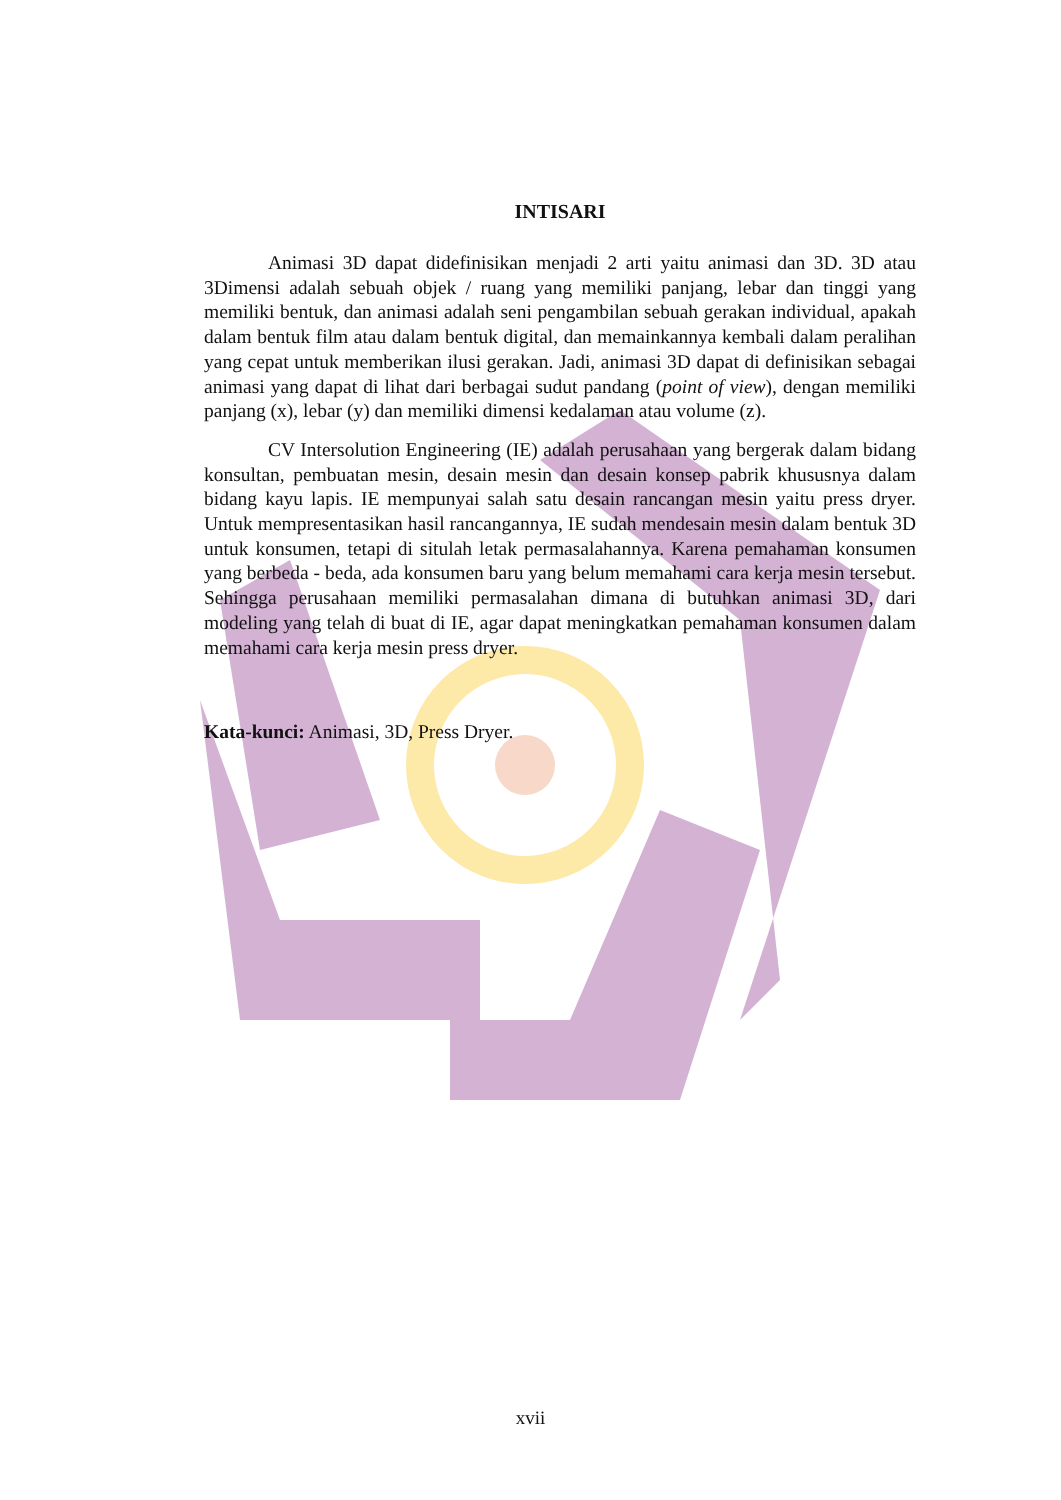INTISARI
Animasi 3D dapat didefinisikan menjadi 2 arti yaitu animasi dan 3D. 3D atau 3Dimensi adalah sebuah objek / ruang yang memiliki panjang, lebar dan tinggi yang memiliki bentuk, dan animasi adalah seni pengambilan sebuah gerakan individual, apakah dalam bentuk film atau dalam bentuk digital, dan memainkannya kembali dalam peralihan yang cepat untuk memberikan ilusi gerakan. Jadi, animasi 3D dapat di definisikan sebagai animasi yang dapat di lihat dari berbagai sudut pandang (point of view), dengan memiliki panjang (x), lebar (y) dan memiliki dimensi kedalaman atau volume (z).
CV Intersolution Engineering (IE) adalah perusahaan yang bergerak dalam bidang konsultan, pembuatan mesin, desain mesin dan desain konsep pabrik khususnya dalam bidang kayu lapis. IE mempunyai salah satu desain rancangan mesin yaitu press dryer. Untuk mempresentasikan hasil rancangannya, IE sudah mendesain mesin dalam bentuk 3D untuk konsumen, tetapi di situlah letak permasalahannya. Karena pemahaman konsumen yang berbeda - beda, ada konsumen baru yang belum memahami cara kerja mesin tersebut. Sehingga perusahaan memiliki permasalahan dimana di butuhkan animasi 3D, dari modeling yang telah di buat di IE, agar dapat meningkatkan pemahaman konsumen dalam memahami cara kerja mesin press dryer.
Kata-kunci: Animasi, 3D, Press Dryer.
xvii